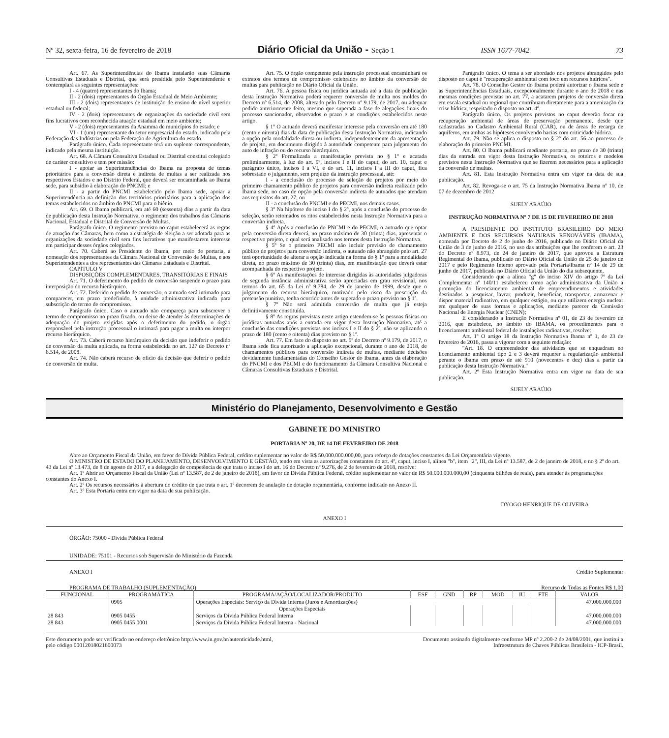Nº 32, sexta-feira, 16 de fevereiro de 2018 Diário Oficial da União - Seção 1 ISSN 1677-7042 73
Art. 67. As Superintendências do Ibama instalarão suas Câmaras Consultivas Estaduais e Distrital, que será presidida pelo Superintendente e contemplará as seguintes representações:
I - 4 (quatro) representantes do Ibama;
II - 2 (dois) representantes do Órgão Estadual de Meio Ambiente;
III - 2 (dois) representantes de instituição de ensino de nível superior estadual ou federal;
IV - 2 (dois) representantes de organizações da sociedade civil sem fins lucrativos com reconhecida atuação estadual em meio ambiente;
V - 2 (dois) representantes da Anamma de municípios do estado; e
VI - 1 (um) representante do setor empresarial do estado, indicado pela Federação das Indústrias ou pela Federação de Agricultura do estado.
Parágrafo único. Cada representante terá um suplente correspondente, indicado pela mesma instituição.
Art. 68. A Câmara Consultiva Estadual ou Distrital constitui colegiado de caráter consultivo e tem por missão:
I - apoiar as Superintendências do Ibama na proposta de temas prioritários para a conversão direta e indireta de multas a ser realizada nos respectivos Estados e no Distrito Federal, que deverá ser encaminhada ao Ibama sede, para subsídio à elaboração do PNCMI; e
II - a partir do PNCMI estabelecido pelo Ibama sede, apoiar a Superintendência na definição dos territórios prioritários para a aplicação dos temas estabelecidos no âmbito do PNCMI para o biênio.
Art. 69. O Ibama publicará, em até 60 (sessenta) dias a partir da data de publicação desta Instrução Normativa, o regimento dos trabalhos das Câmaras Nacional, Estadual e Distrital de Conversão de Multas.
Parágrafo único. O regimento previsto no caput estabelecerá as regras de atuação das Câmaras, bem como a estratégia de eleição a ser adotada para as organizações da sociedade civil sem fins lucrativos que manifestarem interesse em participar desses órgãos colegiados.
Art. 70. Caberá ao Presidente do Ibama, por meio de portaria, a nomeação dos representantes da Câmara Nacional de Conversão de Multas, e aos Superintendentes a dos representantes das Câmaras Estaduais e Distrital.
CAPÍTULO V
DISPOSIÇÕES COMPLEMENTARES, TRANSITÓRIAS E FINAIS
Art. 71. O deferimento do pedido de conversão suspende o prazo para interposição do recurso hierárquico.
Art. 72. Deferido o pedido de conversão, o autuado será intimado para comparecer, em prazo predefinido, à unidade administrativa indicada para subscrição do termo de compromisso.
Parágrafo único. Caso o autuado não compareça para subscrever o termo de compromisso no prazo fixado, ou deixe de atender às determinações de adequação do projeto exigidas após o deferimento do pedido, o órgão responsável pela instrução processual o intimará para pagar a multa ou interpor recurso hierárquico.
Art. 73. Caberá recurso hierárquico da decisão que indeferir o pedido de conversão da multa aplicada, na forma estabelecida no art. 127 do Decreto nº 6.514, de 2008.
Art. 74. Não caberá recurso de ofício da decisão que deferir o pedido de conversão de multa.
Art. 75. O órgão competente pela instrução processual encaminhará os extratos dos termos de compromisso celebrados no âmbito da conversão de multas para publicação no Diário Oficial da União.
Art. 76. A pessoa física ou jurídica autuada até a data de publicação desta Instrução Normativa poderá requerer conversão de multa nos moldes do Decreto nº 6.514, de 2008, alterado pelo Decreto nº 9.179, de 2017, ou adequar pedido anteriormente feito, mesmo que superada a fase de alegações finais do processo sancionador, observados o prazo e as condições estabelecidos neste artigo.
§ 1º O autuado deverá manifestar interesse pela conversão em até 180 (cento e oitenta) dias da data de publicação desta Instrução Normativa, indicando a opção pela modalidade direta ou indireta, independentemente da apresentação de projeto, em documento dirigido à autoridade competente para julgamento do auto de infração ou do recurso hierárquico.
§ 2º Formalizada a manifestação prevista no § 1º e acatada preliminarmente, à luz do art. 9º, incisos I e II do caput, do art. 10, caput e parágrafo único, incisos I a VI, e do art. 11, incisos I a III do caput, fica sobrestado o julgamento, sem prejuízo da instrução processual, até:
I - a conclusão do processo de seleção de projetos por meio do primeiro chamamento público de projetos para conversão indireta realizado pelo Ibama sede, no caso de opção pela conversão indireta de autuados que atendam aos requisitos do art. 27; ou
II - a conclusão do PNCMI e do PECMI, nos demais casos.
§ 3º Na hipótese do inciso I do § 2º, após a conclusão do processo de seleção, serão retomados os ritos estabelecidos nesta Instrução Normativa para a conversão indireta.
§ 4º Após a conclusão do PNCMI e do PECMI, o autuado que optar pela conversão direta deverá, no prazo máximo de 30 (trinta) dias, apresentar o respectivo projeto, o qual será analisado nos termos desta Instrução Normativa.
§ 5º Se o primeiro PECMI não incluir previsão de chamamento público de projetos para conversão indireta, o autuado não abrangido pelo art. 27 terá oportunidade de alterar a opção indicada na forma do § 1º para a modalidade direta, no prazo máximo de 30 (trinta) dias, em manifestação que deverá estar acompanhada do respectivo projeto.
§ 6º As manifestações de interesse dirigidas às autoridades julgadoras de segunda instância administrativa serão apreciadas em grau revisional, nos termos do art. 65 da Lei nº 9.784, de 29 de janeiro de 1999, desde que o julgamento do recurso hierárquico, motivado pelo risco da prescrição da pretensão punitiva, tenha ocorrido antes de superado o prazo previsto no § 1º.
§ 7º Não será admitida conversão de multa que já esteja definitivamente constituída.
§ 8º As regras previstas neste artigo estendem-se às pessoas físicas ou jurídicas autuadas após a entrada em vigor desta Instrução Normativa, até a conclusão das condições previstas nos incisos I e II do § 2º, não se aplicando o prazo de 180 (cento e oitenta) dias previsto no § 1º.
Art. 77. Em face do disposto no art. 5º do Decreto nº 9.179, de 2017, o Ibama sede fica autorizado a aplicação excepcional, durante o ano de 2018, de chamamentos públicos para conversão indireta de multas, mediante decisões devidamente fundamentadas do Conselho Gestor do Ibama, antes da elaboração do PNCMI e dos PECMI e do funcionamento da Câmara Consultiva Nacional e Câmaras Consultivas Estaduais e Distrital.
Parágrafo único. O tema a ser abordado nos projetos abrangidos pelo disposto no caput é "recuperação ambiental com foco em recursos hídricos".
Art. 78. O Conselho Gestor do Ibama poderá autorizar o Ibama sede e as Superintendências Estaduais, excepcionalmente durante o ano de 2018 e nas mesmas condições previstas no art. 77, a acatarem projetos de conversão direta em escala estadual ou regional que contribuam diretamente para a amenização da crise hídrica, respeitado o disposto no art. 4º.
Parágrafo único. Os projetos previstos no caput deverão focar na recuperação ambiental de áreas de preservação permanente, desde que cadastradas no Cadastro Ambiental Rural (CAR), ou de áreas de recarga de aquíferos, em ambas as hipóteses envolvendo bacias com criticidade hídrica.
Art. 79. Não se aplica o disposto no § 2º do art. 56 ao processo de elaboração do primeiro PNCMI.
Art. 80. O Ibama publicará mediante portaria, no prazo de 30 (trinta) dias da entrada em vigor desta Instrução Normativa, os roteiros e modelos previstos nesta Instrução Normativa que se fizerem necessários para a aplicação da conversão de multas.
Art. 81. Esta Instrução Normativa entra em vigor na data de sua publicação.
Art. 82. Revoga-se o art. 75 da Instrução Normativa Ibama nº 10, de 07 de dezembro de 2012
SUELY ARAÚJO
INSTRUÇÃO NORMATIVA Nº 7 DE 15 DE FEVEREIRO DE 2018
A PRESIDENTE DO INSTITUTO BRASILEIRO DO MEIO AMBIENTE E DOS RECURSOS NATURAIS RENOVÁVEIS (IBAMA), nomeada por Decreto de 2 de junho de 2016, publicado no Diário Oficial da União de 3 de junho de 2016, no uso das atribuições que lhe conferem o art. 23 do Decreto nº 8.973, de 24 de janeiro de 2017, que aprovou a Estrutura Regimental do Ibama, publicado no Diário Oficial da União de 25 de janeiro de 2017 e pelo Regimento Interno aprovado pela Portaria/Ibama nº 14 de 29 de junho de 2017, publicada no Diário Oficial da União do dia subsequente,
Considerando que a alínea "g" do inciso XIV do artigo 7º da Lei Complementar nº 140/11 estabeleceu como ação administrativa da União a promoção do licenciamento ambiental de empreendimentos e atividades destinados a pesquisar, lavrar, produzir, beneficiar, transportar, armazenar e dispor material radioativo, em qualquer estágio, ou que utilizem energia nuclear em qualquer de suas formas e aplicações, mediante parecer da Comissão Nacional de Energia Nuclear (CNEN);
E considerando a Instrução Normativa nº 01, de 23 de fevereiro de 2016, que estabelece, no âmbito do IBAMA, os procedimentos para o licenciamento ambiental federal de instalações radioativas, resolve:
Art. 1º O artigo 18 da Instrução Normativa Ibama nº 1, de 23 de fevereiro de 2016, passa a vigorar com a seguinte redação:
"Art. 18. O empreendedor das atividades que se enquadram no licenciamento ambiental tipo 2 e 3 deverá requerer a regularização ambiental perante o Ibama em prazo de até 910 (novecentos e dez) dias a partir da publicação desta Instrução Normativa."
Art. 2º Esta Instrução Normativa entra em vigor na data de sua publicação.
SUELY ARAÚJO
Ministério do Planejamento, Desenvolvimento e Gestão
GABINETE DO MINISTRO
PORTARIA Nº 20, DE 14 DE FEVEREIRO DE 2018
Abre ao Orçamento Fiscal da União, em favor de Dívida Pública Federal, crédito suplementar no valor de R$ 50.000.000.000,00, para reforço de dotações constantes da Lei Orçamentária vigente.
O MINISTRO DE ESTADO DO PLANEJAMENTO, DESENVOLVIMENTO E GESTÃO, tendo em vista as autorizações constantes do art. 4º, caput, inciso I, alínea "b", item "2", III, da Lei nº 13.587, de 2 de janeiro de 2018, e no § 2º do art. 43 da Lei nº 13.473, de 8 de agosto de 2017, e a delegação de competência de que trata o inciso I do art. 16 do Decreto nº 9.276, de 2 de fevereiro de 2018, resolve:
Art. 1º Abrir ao Orçamento Fiscal da União (Lei nº 13.587, de 2 de janeiro de 2018), em favor de Dívida Pública Federal, crédito suplementar no valor de R$ 50.000.000.000,00 (cinquenta bilhões de reais), para atender às programações constantes do Anexo I.
Art. 2º Os recursos necessários à abertura do crédito de que trata o art. 1º decorrem de anulação de dotação orçamentária, conforme indicado no Anexo II.
Art. 3º Esta Portaria entra em vigor na data de sua publicação.
DYOGO HENRIQUE DE OLIVEIRA
ANEXO I
ÓRGÃO: 75000 - Dívida Pública Federal
UNIDADE: 75101 - Recursos sob Supervisão do Ministério da Fazenda
ANEXO I Crédito Suplementar
PROGRAMA DE TRABALHO (SUPLEMENTAÇÃO) Recurso de Todas as Fontes R$ 1,00
| FUNCIONAL | PROGRAMÁTICA | PROGRAMA/AÇÃO/LOCALIZADOR/PRODUTO | ESF | GND | RP | MOD | IU | FTE | VALOR |
| --- | --- | --- | --- | --- | --- | --- | --- | --- | --- |
| | 0905 | Operações Especiais: Serviço da Dívida Interna (Juros e Amortizações) | | | | | | | 47.000.000.000 |
| | | Operações Especiais | | | | | | | |
| 28 843 | 0905 0455 | Serviços da Dívida Pública Federal Interna | | | | | | | 47.000.000.000 |
| 28 843 | 0905 0455 0001 | Serviços da Dívida Pública Federal Interna - Nacional | | | | | | | 47.000.000.000 |
Este documento pode ser verificado no endereço eletrônico http://www.in.gov.br/autenticidade.html,
pelo código 00012018021600073 Documento assinado digitalmente conforme MP nº 2.200-2 de 24/08/2001, que institui a
Infraestrutura de Chaves Públicas Brasileira - ICP-Brasil.